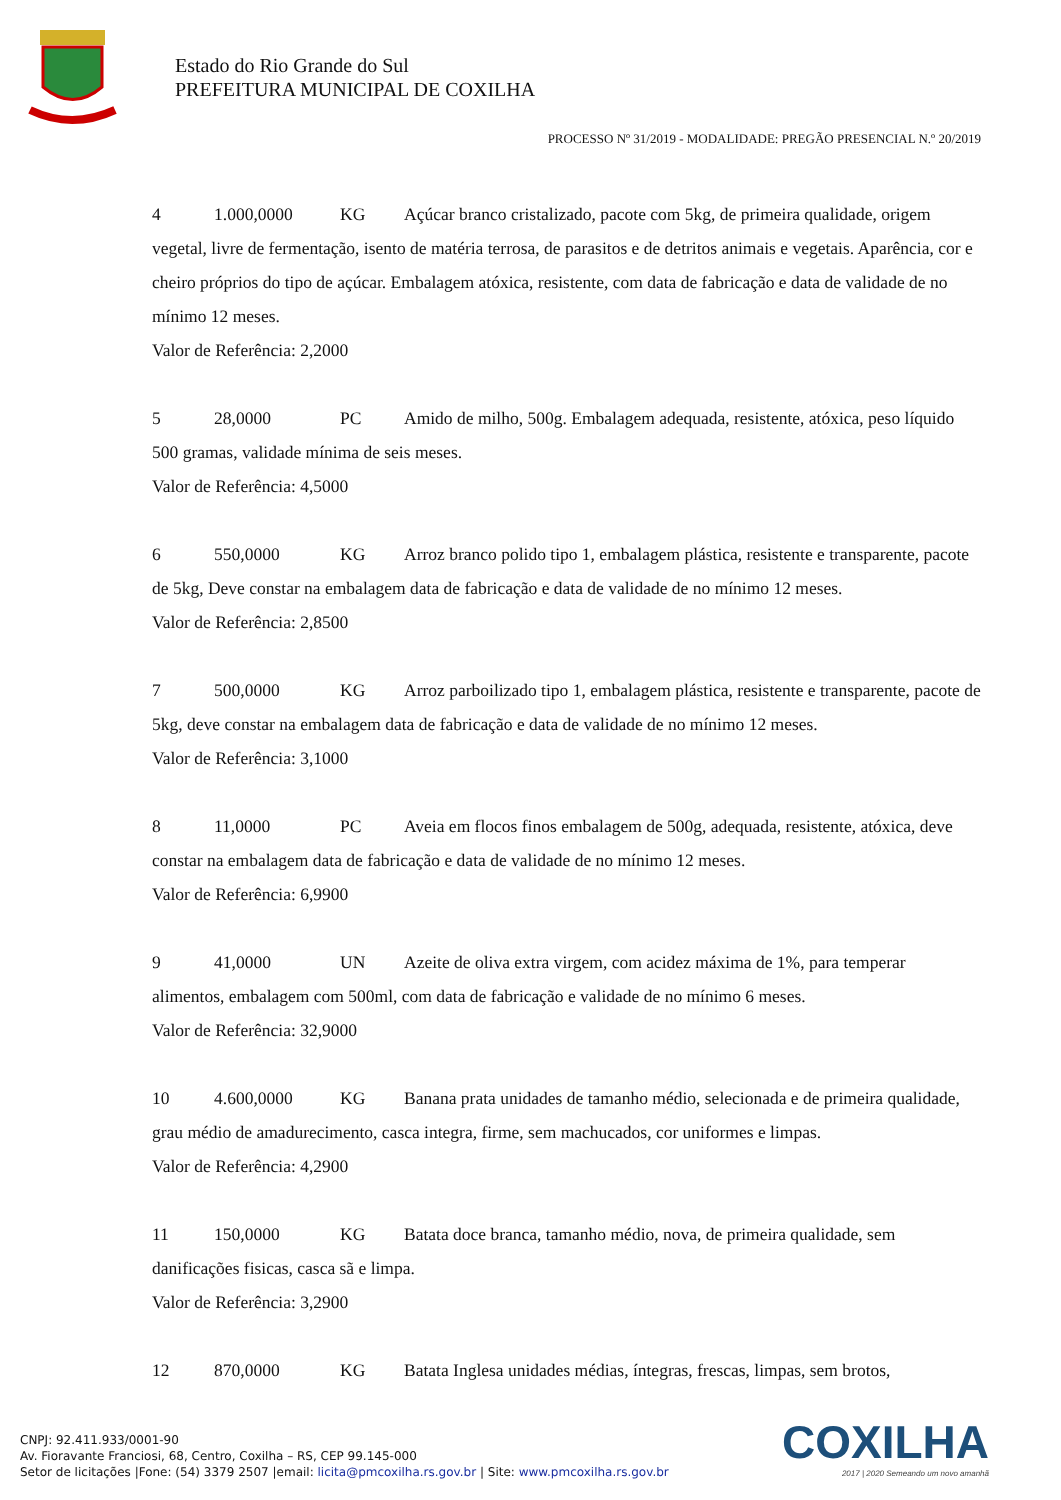Estado do Rio Grande do Sul
PREFEITURA MUNICIPAL DE COXILHA
PROCESSO Nº 31/2019 - MODALIDADE: PREGÃO PRESENCIAL N.º 20/2019
4 1.000,0000 KG Açúcar branco cristalizado, pacote com 5kg, de primeira qualidade, origem vegetal, livre de fermentação, isento de matéria terrosa, de parasitos e de detritos animais e vegetais. Aparência, cor e cheiro próprios do tipo de açúcar. Embalagem atóxica, resistente, com data de fabricação e data de validade de no mínimo 12 meses.
Valor de Referência: 2,2000
5 28,0000 PC Amido de milho, 500g. Embalagem adequada, resistente, atóxica, peso líquido 500 gramas, validade mínima de seis meses.
Valor de Referência: 4,5000
6 550,0000 KG Arroz branco polido tipo 1, embalagem plástica, resistente e transparente, pacote de 5kg, Deve constar na embalagem data de fabricação e data de validade de no mínimo 12 meses.
Valor de Referência: 2,8500
7 500,0000 KG Arroz parboilizado tipo 1, embalagem plástica, resistente e transparente, pacote de 5kg, deve constar na embalagem data de fabricação e data de validade de no mínimo 12 meses.
Valor de Referência: 3,1000
8 11,0000 PC Aveia em flocos finos embalagem de 500g, adequada, resistente, atóxica, deve constar na embalagem data de fabricação e data de validade de no mínimo 12 meses.
Valor de Referência: 6,9900
9 41,0000 UN Azeite de oliva extra virgem, com acidez máxima de 1%, para temperar alimentos, embalagem com 500ml, com data de fabricação e validade de no mínimo 6 meses.
Valor de Referência: 32,9000
10 4.600,0000 KG Banana prata unidades de tamanho médio, selecionada e de primeira qualidade, grau médio de amadurecimento, casca integra, firme, sem machucados, cor uniformes e limpas.
Valor de Referência: 4,2900
11 150,0000 KG Batata doce branca, tamanho médio, nova, de primeira qualidade, sem danificações fisicas, casca sã e limpa.
Valor de Referência: 3,2900
12 870,0000 KG Batata Inglesa unidades médias, íntegras, frescas, limpas, sem brotos,
CNPJ: 92.411.933/0001-90
Av. Fioravante Franciosi, 68, Centro, Coxilha – RS, CEP 99.145-000
Setor de licitações |Fone: (54) 3379 2507 |email: licita@pmcoxilha.rs.gov.br | Site: www.pmcoxilha.rs.gov.br
COXILHA
2017 | 2020 Semeando um novo amanhã